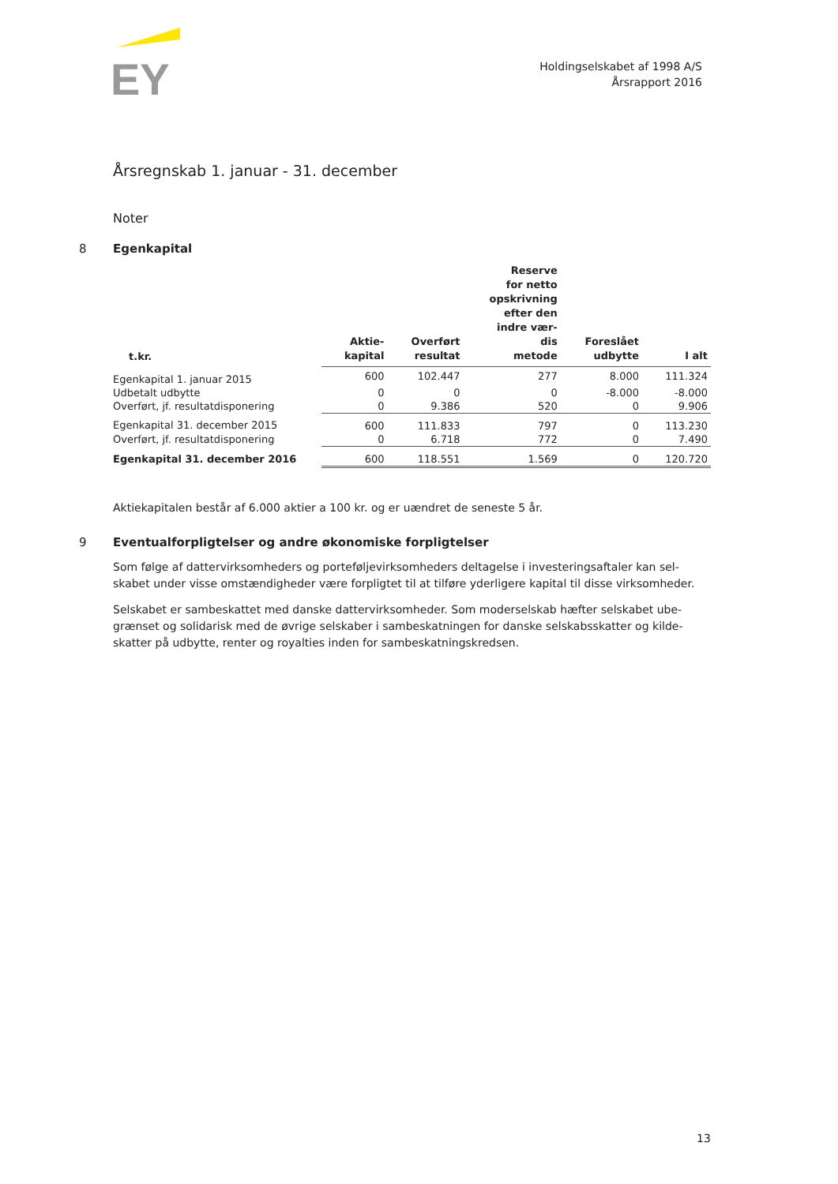EY
Holdingselskabet af 1998 A/S
Årsrapport 2016
Årsregnskab 1. januar - 31. december
Noter
8 Egenkapital
| t.kr. | Aktie- kapital | Overført resultat | Reserve for netto opskrivning efter den indre vær- dis metode | Foreslået udbytte | I alt |
| --- | --- | --- | --- | --- | --- |
| Egenkapital 1. januar 2015 | 600 | 102.447 | 277 | 8.000 | 111.324 |
| Udbetalt udbytte | 0 | 0 | 0 | -8.000 | -8.000 |
| Overført, jf. resultatdisponering | 0 | 9.386 | 520 | 0 | 9.906 |
| Egenkapital 31. december 2015 | 600 | 111.833 | 797 | 0 | 113.230 |
| Overført, jf. resultatdisponering | 0 | 6.718 | 772 | 0 | 7.490 |
| Egenkapital 31. december 2016 | 600 | 118.551 | 1.569 | 0 | 120.720 |
Aktiekapitalen består af 6.000 aktier a 100 kr. og er uændret de seneste 5 år.
9 Eventualforpligtelser og andre økonomiske forpligtelser
Som følge af dattervirksomheders og porteføljevirksomheders deltagelse i investeringsaftaler kan sel-skabet under visse omstændigheder være forpligtet til at tilføre yderligere kapital til disse virksomheder.
Selskabet er sambeskattet med danske dattervirksomheder. Som moderselskab hæfter selskabet ube-grænset og solidarisk med de øvrige selskaber i sambeskatningen for danske selskabsskatter og kilde-skatter på udbytte, renter og royalties inden for sambeskatningskredsen.
13